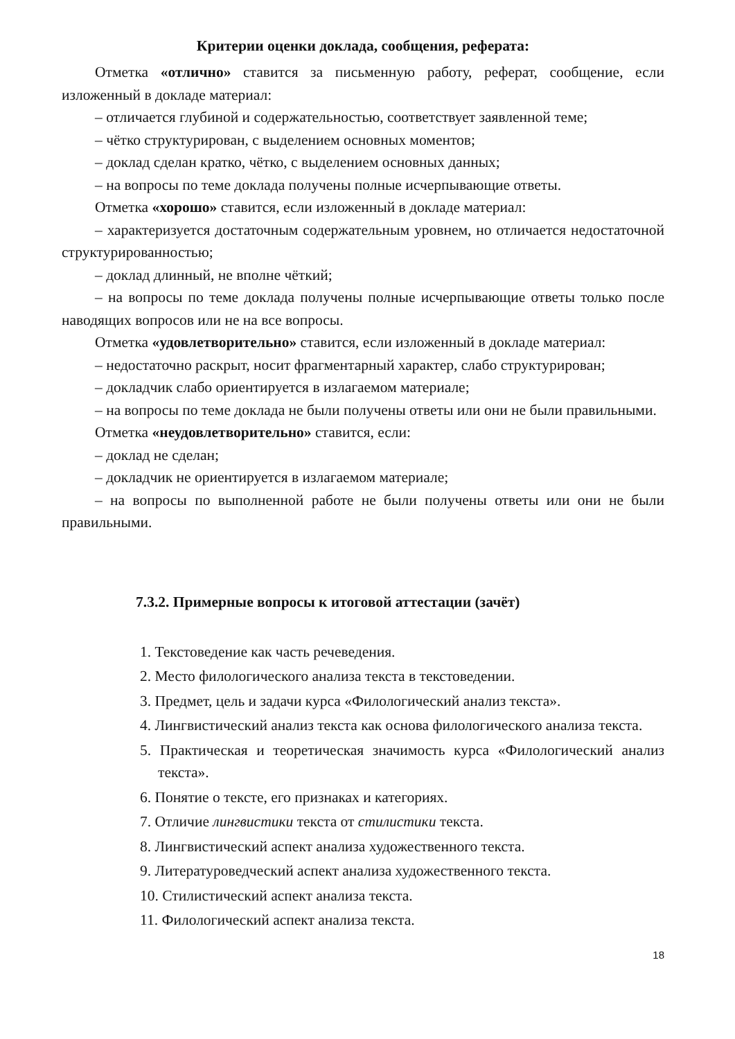Критерии оценки доклада, сообщения, реферата:
Отметка «отлично» ставится за письменную работу, реферат, сообщение, если изложенный в докладе материал:
– отличается глубиной и содержательностью, соответствует заявленной теме;
– чётко структурирован, с выделением основных моментов;
– доклад сделан кратко, чётко, с выделением основных данных;
– на вопросы по теме доклада получены полные исчерпывающие ответы.
Отметка «хорошо» ставится, если изложенный в докладе материал:
– характеризуется достаточным содержательным уровнем, но отличается недостаточной структурированностью;
– доклад длинный, не вполне чёткий;
– на вопросы по теме доклада получены полные исчерпывающие ответы только после наводящих вопросов или не на все вопросы.
Отметка «удовлетворительно» ставится, если изложенный в докладе материал:
– недостаточно раскрыт, носит фрагментарный характер, слабо структурирован;
– докладчик слабо ориентируется в излагаемом материале;
– на вопросы по теме доклада не были получены ответы или они не были правильными.
Отметка «неудовлетворительно» ставится, если:
– доклад не сделан;
– докладчик не ориентируется в излагаемом материале;
– на вопросы по выполненной работе не были получены ответы или они не были правильными.
7.3.2. Примерные вопросы к итоговой аттестации (зачёт)
1. Текстоведение как часть речеведения.
2. Место филологического анализа текста в текстоведении.
3. Предмет, цель и задачи курса «Филологический анализ текста».
4. Лингвистический анализ текста как основа филологического анализа текста.
5. Практическая и теоретическая значимость курса «Филологический анализ текста».
6. Понятие о тексте, его признаках и категориях.
7. Отличие лингвистики текста от стилистики текста.
8. Лингвистический аспект анализа художественного текста.
9. Литературоведческий аспект анализа художественного текста.
10. Стилистический аспект анализа текста.
11. Филологический аспект анализа текста.
18